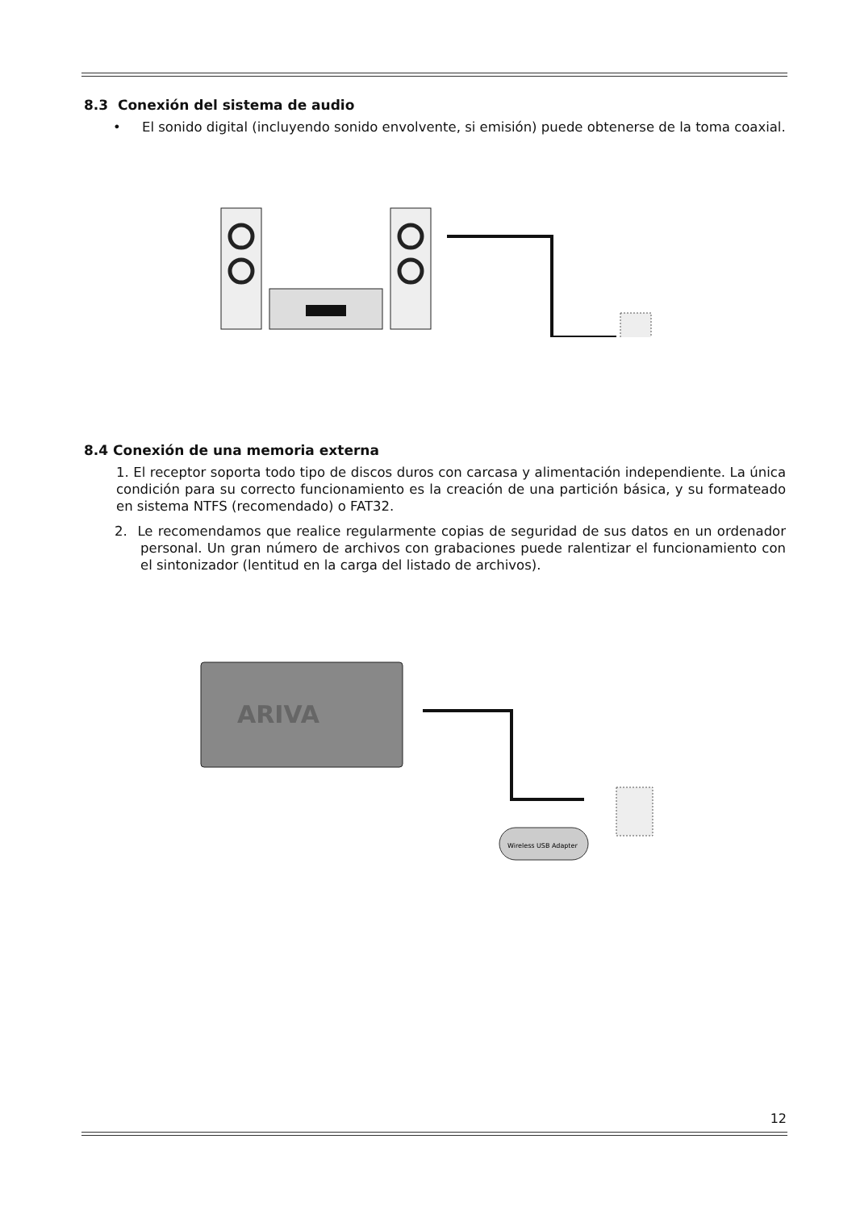8.3 Conexión del sistema de audio
• El sonido digital (incluyendo sonido envolvente, si emisión) puede obtenerse de la toma coaxial.
8.4 Conexión de una memoria externa
1. El receptor soporta todo tipo de discos duros con carcasa y alimentación independiente. La única condición para su correcto funcionamiento es la creación de una partición básica, y su formateado en sistema NTFS (recomendado) o FAT32.
2. Le recomendamos que realice regularmente copias de seguridad de sus datos en un ordenador personal. Un gran número de archivos con grabaciones puede ralentizar el funcionamiento con el sintonizador (lentitud en la carga del listado de archivos).
ARIVA
Wireless USB Adapter
12